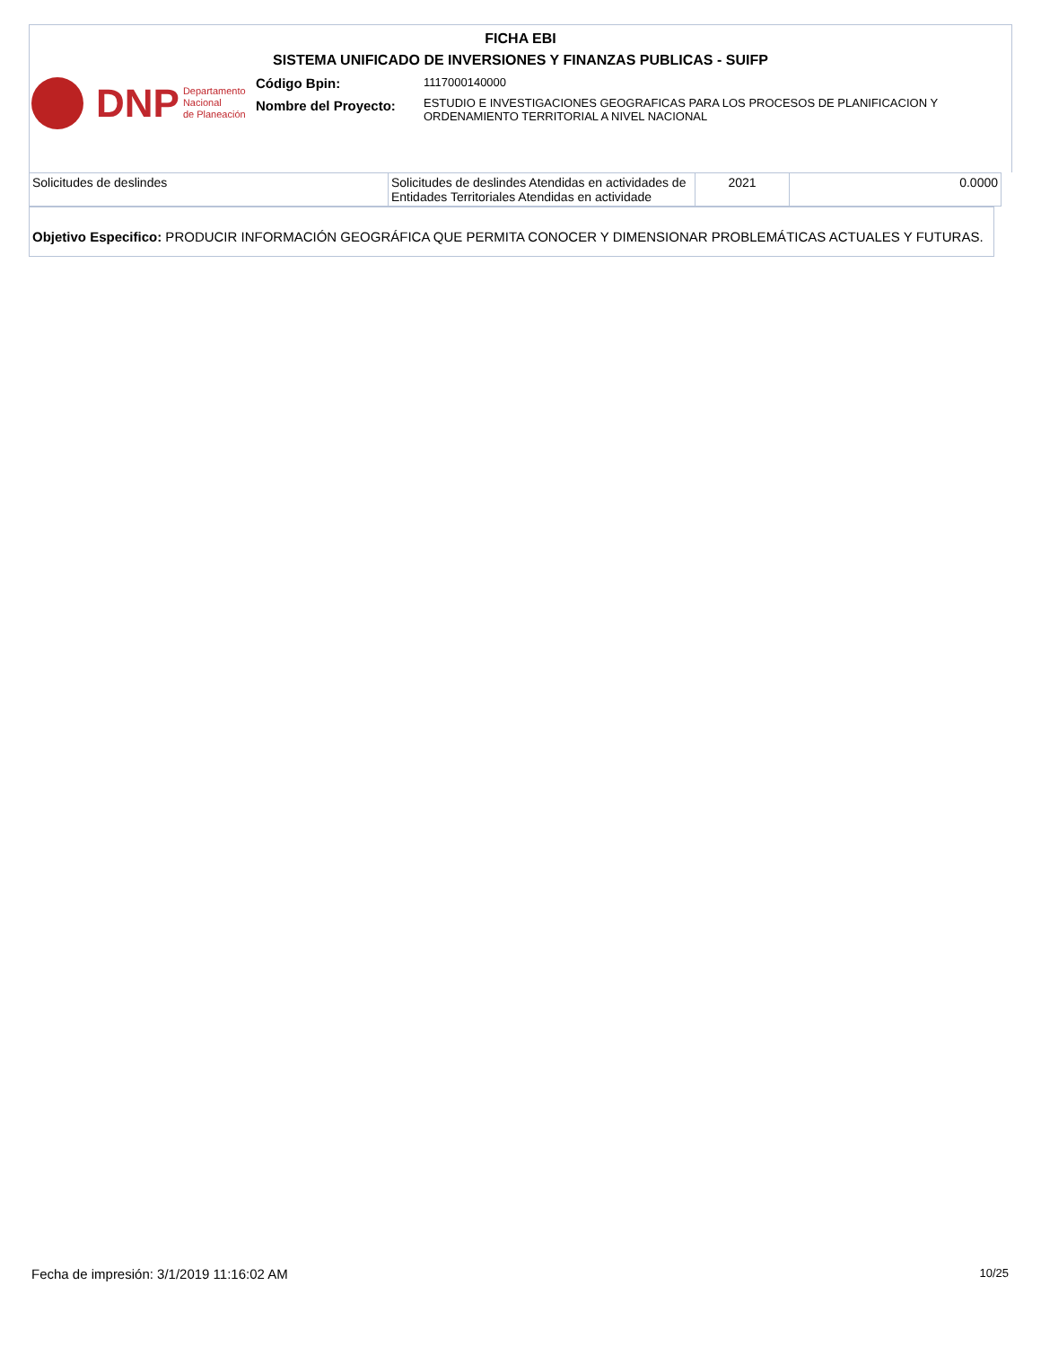FICHA EBI
SISTEMA UNIFICADO DE INVERSIONES Y FINANZAS PUBLICAS - SUIFP
DNP Departamento
Nacional
de Planeación
Código Bpin:
Nombre del Proyecto:
1117000140000
ESTUDIO E INVESTIGACIONES GEOGRAFICAS PARA LOS PROCESOS DE PLANIFICACION Y
ORDENAMIENTO TERRITORIAL A NIVEL NACIONAL
| Solicitudes de deslindes | Solicitudes de deslindes Atendidas en actividades de Entidades Territoriales Atendidas en actividade | 2021 | 0.0000 |
Objetivo Especifico: PRODUCIR INFORMACIÓN GEOGRÁFICA QUE PERMITA CONOCER Y DIMENSIONAR PROBLEMÁTICAS ACTUALES Y FUTURAS.
Fecha de impresión: 3/1/2019 11:16:02 AM
10/25